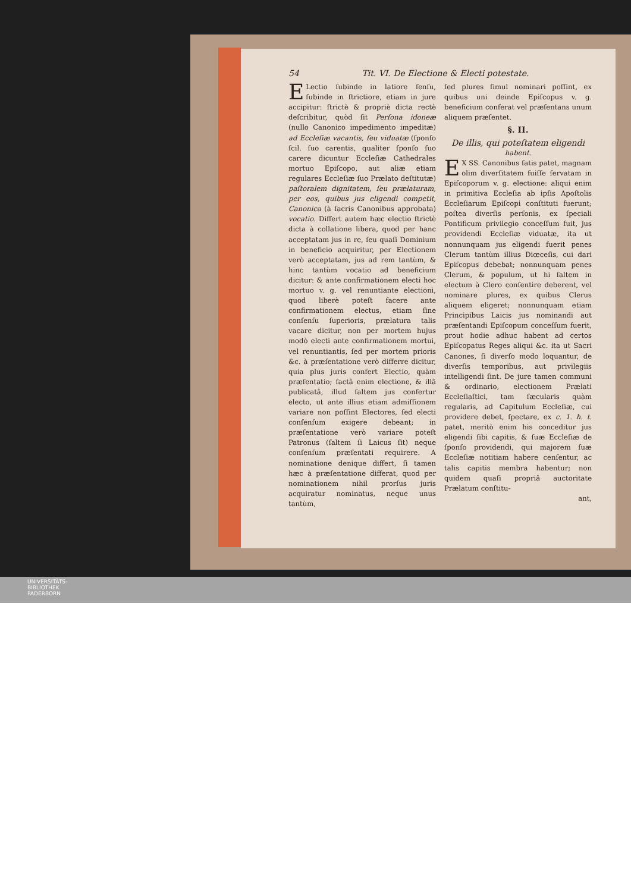54 Tit. VI. De Electione & Electi potestate.
ELectio ſubinde in latiore ſenſu, ſubinde in ſtrictiore, etiam in jure accipitur: ſtrictè & propriè dicta rectè deſcribitur, quòd ſit Perſona idoneæ (nullo Canonico impedimento impeditæ) ad Eccleſiæ vacantis, ſeu viduatæ (ſponſo ſcil. ſuo carentis, qualiter ſponſo ſuo carere dicuntur Eccleſiæ Cathedrales mortuo Epiſcopo, aut aliæ etiam regulares Eccleſiæ ſuo Prælato deſtitutæ) paſtoralem dignitatem, ſeu prælaturam, per eos, quibus jus eligendi competit, Canonica (à ſacris Canonibus approbata) vocatio. Differt autem hæc electio ſtrictè dicta à collatione libera, quod per hanc acceptatam jus in re, ſeu quaſi Dominium in beneficio acquiritur, per Electionem verò acceptatam, jus ad rem tantùm, & hinc tantùm vocatio ad beneficium dicitur: & ante confirmationem electi hoc mortuo v. g. vel renuntiante electioni, quod liberè poteſt facere ante confirmationem electus, etiam ſine conſenſu ſuperioris, prælatura talis vacare dicitur, non per mortem hujus modò electi ante confirmationem mortui, vel renuntiantis, ſed per mortem prioris &c. à præſentatione verò differre dicitur, quia plus juris confert Electio, quàm præſentatio; factâ enim electione, & illâ publicatâ, illud ſaltem jus confertur electo, ut ante illius etiam admiſſionem variare non poſſint Electores, ſed electi conſenſum exigere debeant; in præſentatione verò variare poteſt Patronus (ſaltem ſi Laicus ſit) neque conſenſum præſentati requirere. A nominatione denique differt, ſi tamen hæc à præſentatione differat, quod per nominationem nihil prorſus juris acquiratur nominatus, neque unus tantùm,
ſed plures ſimul nominari poſſint, ex quibus uni deinde Epiſcopus v. g. beneficium conferat vel præſentans unum aliquem præſentet.
§. II.
De illis, qui poteſtatem eligendi
habent.
EX SS. Canonibus ſatis patet, magnam olim diverſitatem fuiſſe ſervatam in Epiſcoporum v. g. electione: aliqui enim in primitiva Eccleſia ab ipſis Apoſtolis Eccleſiarum Epiſcopi conſtituti fuerunt; poſtea diverſis perſonis, ex ſpeciali Pontificum privilegio conceſſum fuit, jus providendi Eccleſiæ viduatæ, ita ut nonnunquam jus eligendi fuerit penes Clerum tantùm illius Diœceſis, cui dari Epiſcopus debebat; nonnunquam penes Clerum, & populum, ut hi ſaltem in electum à Clero conſentire deberent, vel nominare plures, ex quibus Clerus aliquem eligeret; nonnunquam etiam Principibus Laicis jus nominandi aut præſentandi Epiſcopum conceſſum fuerit, prout hodie adhuc habent ad certos Epiſcopatus Reges aliqui &c. ita ut Sacri Canones, ſi diverſo modo loquantur, de diverſis temporibus, aut privilegiis intelligendi ſint. De jure tamen communi & ordinario, electionem Prælati Eccleſiaſtici, tam ſæcularis quàm regularis, ad Capitulum Eccleſiæ, cui providere debet, ſpectare, ex c. 1. h. t. patet, meritò enim his conceditur jus eligendi ſibi capitis, & ſuæ Eccleſiæ de ſponſo providendi, qui majorem ſuæ Eccleſiæ notitiam habere cenſentur, ac talis capitis membra habentur; non quidem quaſi propriâ auctoritate Prælatum conſtitu-
ant,
UNIVERSITÄTS-
BIBLIOTHEK
PADERBORN